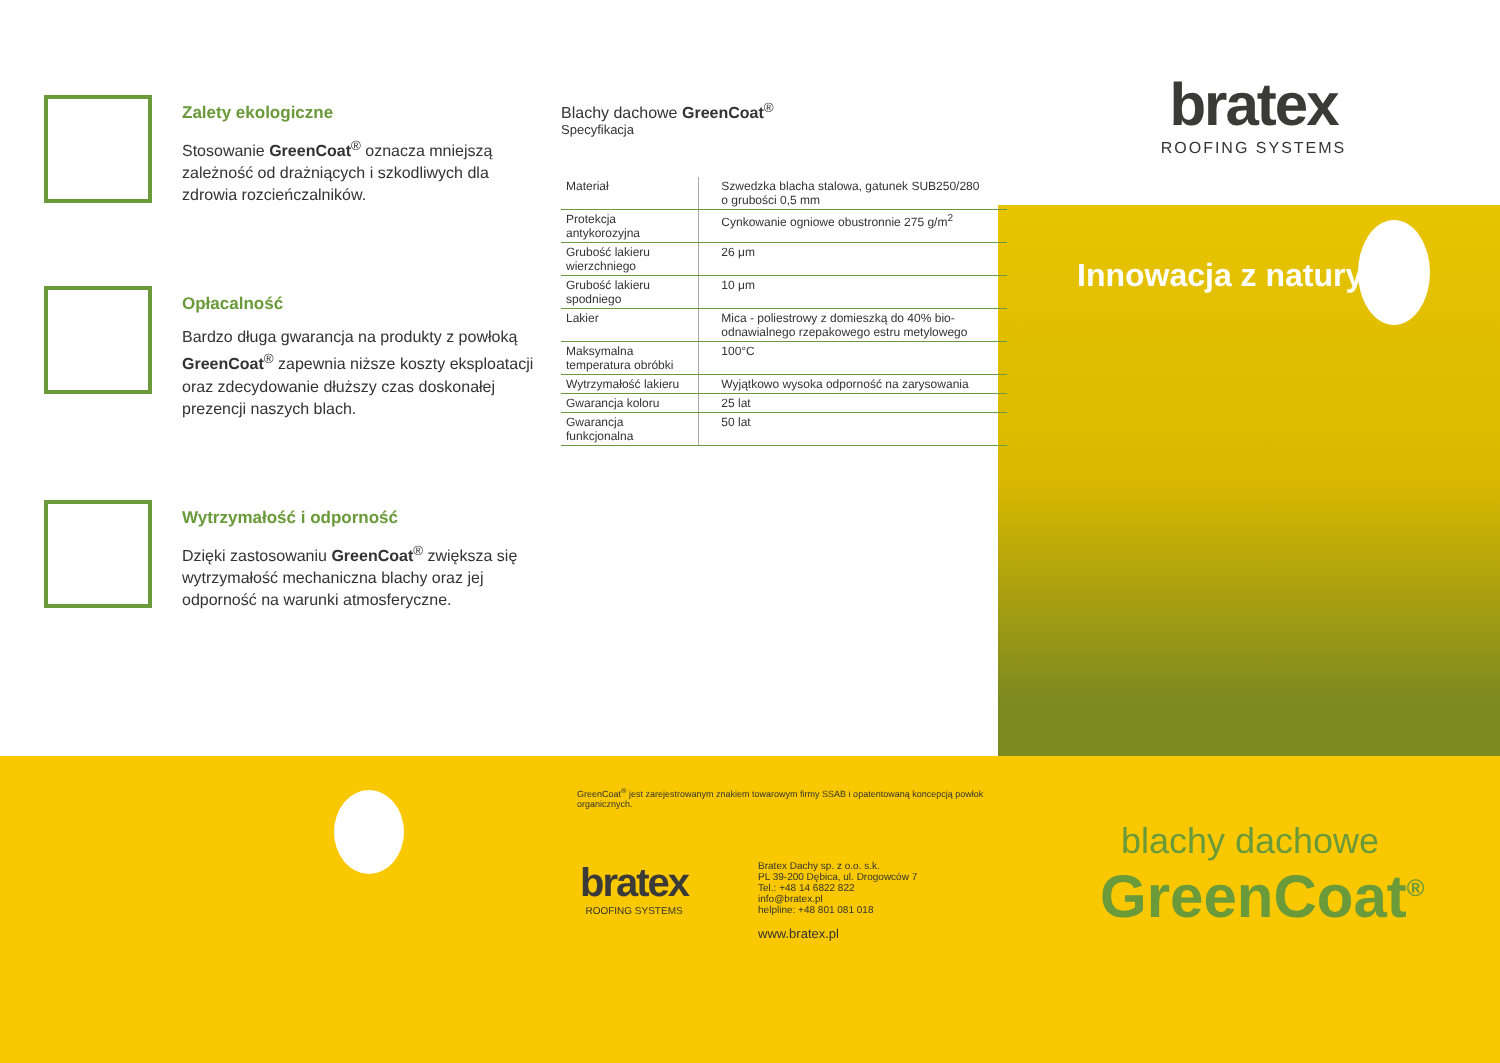Zalety ekologiczne
Stosowanie GreenCoat<sup>®</sup> oznacza mniejszą zależność od drażniących i szkodliwych dla zdrowia rozcieńczalników.
Opłacalność
Bardzo długa gwarancja na produkty z powłoką GreenCoat<sup>®</sup> zapewnia niższe koszty eksploatacji oraz zdecydowanie dłuższy czas doskonałej prezencji naszych blach.
Wytrzymałość i odporność
Dzięki zastosowaniu GreenCoat<sup>®</sup> zwiększa się wytrzymałość mechaniczna blachy oraz jej odporność na warunki atmosferyczne.
Blachy dachowe GreenCoat<sup>®</sup>
Specyfikacja
| Materiał | Szwedzka blacha stalowa, gatunek SUB250/280 o grubości 0,5 mm |
| Protekcja antykorozyjna | Cynkowanie ogniowe obustronnie 275 g/m<sup>2</sup> |
| Grubość lakieru wierzchniego | 26 μm |
| Grubość lakieru spodniego | 10 μm |
| Lakier | Mica - poliestrowy z domieszką do 40% bio-odnawialnego rzepakowego estru metylowego |
| Maksymalna temperatura obróbki | 100°C |
| Wytrzymałość lakieru | Wyjątkowo wysoka odporność na zarysowania |
| Gwarancja koloru | 25 lat |
| Gwarancja funkcjonalna | 50 lat |
GreenCoat<sup>®</sup> jest zarejestrowanym znakiem towarowym firmy SSAB i opatentowaną koncepcją powłok organicznych.
bratex
ROOFING SYSTEMS
Innowacja z natury
bratex
ROOFING SYSTEMS
Bratex Dachy sp. z o.o. s.k.
PL 39-200 Dębica, ul. Drogowców 7
Tel.: +48 14 6822 822
info@bratex.pl
helpline: +48 801 081 018
www.bratex.pl
blachy dachowe
GreenCoat<sup>®</sup>